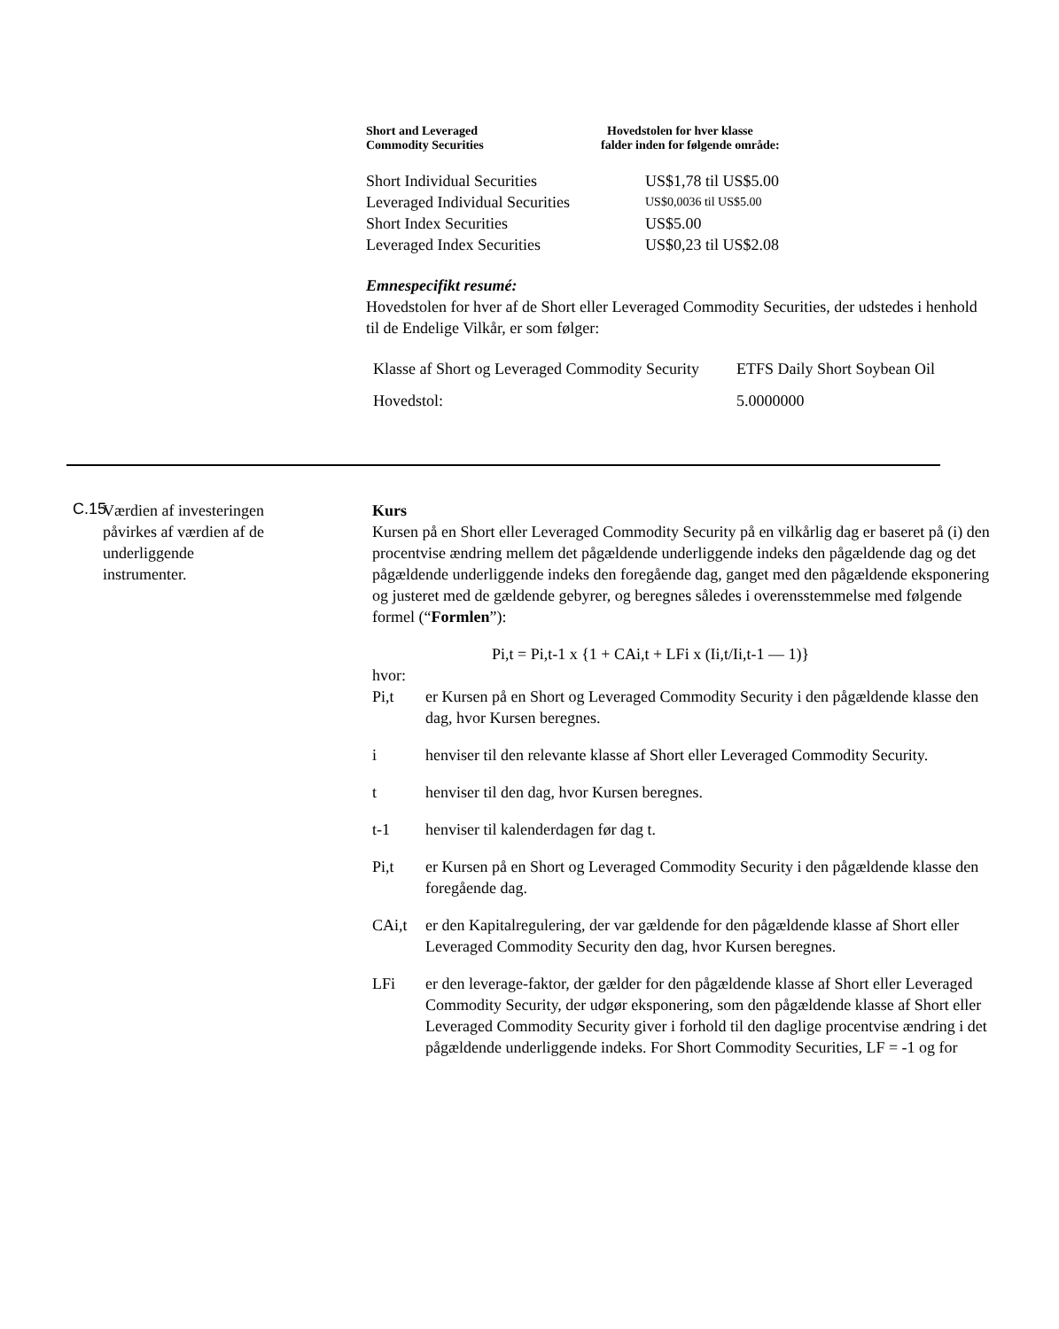| Short and Leveraged Commodity Securities | Hovedstolen for hver klasse falder inden for følgende område: |
| Short Individual Securities | US$1,78 til US$5.00 |
| Leveraged Individual Securities | US$0,0036 til US$5.00 |
| Short Index Securities | US$5.00 |
| Leveraged Index Securities | US$0,23 til US$2.08 |
Emnespecifikt resumé:
Hovedstolen for hver af de Short eller Leveraged Commodity Securities, der udstedes i henhold til de Endelige Vilkår, er som følger:
| Klasse af Short og Leveraged Commodity Security | ETFS Daily Short Soybean Oil |
| Hovedstol: | 5.0000000 |
C.15
Værdien af investeringen påvirkes af værdien af de underliggende instrumenter.
Kurs
Kursen på en Short eller Leveraged Commodity Security på en vilkårlig dag er baseret på (i) den procentvise ændring mellem det pågældende underliggende indeks den pågældende dag og det pågældende underliggende indeks den foregående dag, ganget med den pågældende eksponering og justeret med de gældende gebyrer, og beregnes således i overensstemmelse med følgende formel (“Formlen”):
Pi,t = Pi,t-1 x {1 + CAi,t + LFi x (Ii,t/Ii,t-1 — 1)}
hvor:
Pi,t er Kursen på en Short og Leveraged Commodity Security i den pågældende klasse den dag, hvor Kursen beregnes.
i henviser til den relevante klasse af Short eller Leveraged Commodity Security.
t henviser til den dag, hvor Kursen beregnes.
t-1 henviser til kalenderdagen før dag t.
Pi,t er Kursen på en Short og Leveraged Commodity Security i den pågældende klasse den foregående dag.
CAi,t er den Kapitalregulering, der var gældende for den pågældende klasse af Short eller Leveraged Commodity Security den dag, hvor Kursen beregnes.
LFi er den leverage-faktor, der gælder for den pågældende klasse af Short eller Leveraged Commodity Security, der udgør eksponering, som den pågældende klasse af Short eller Leveraged Commodity Security giver i forhold til den daglige procentvise ændring i det pågældende underliggende indeks. For Short Commodity Securities, LF = -1 og for